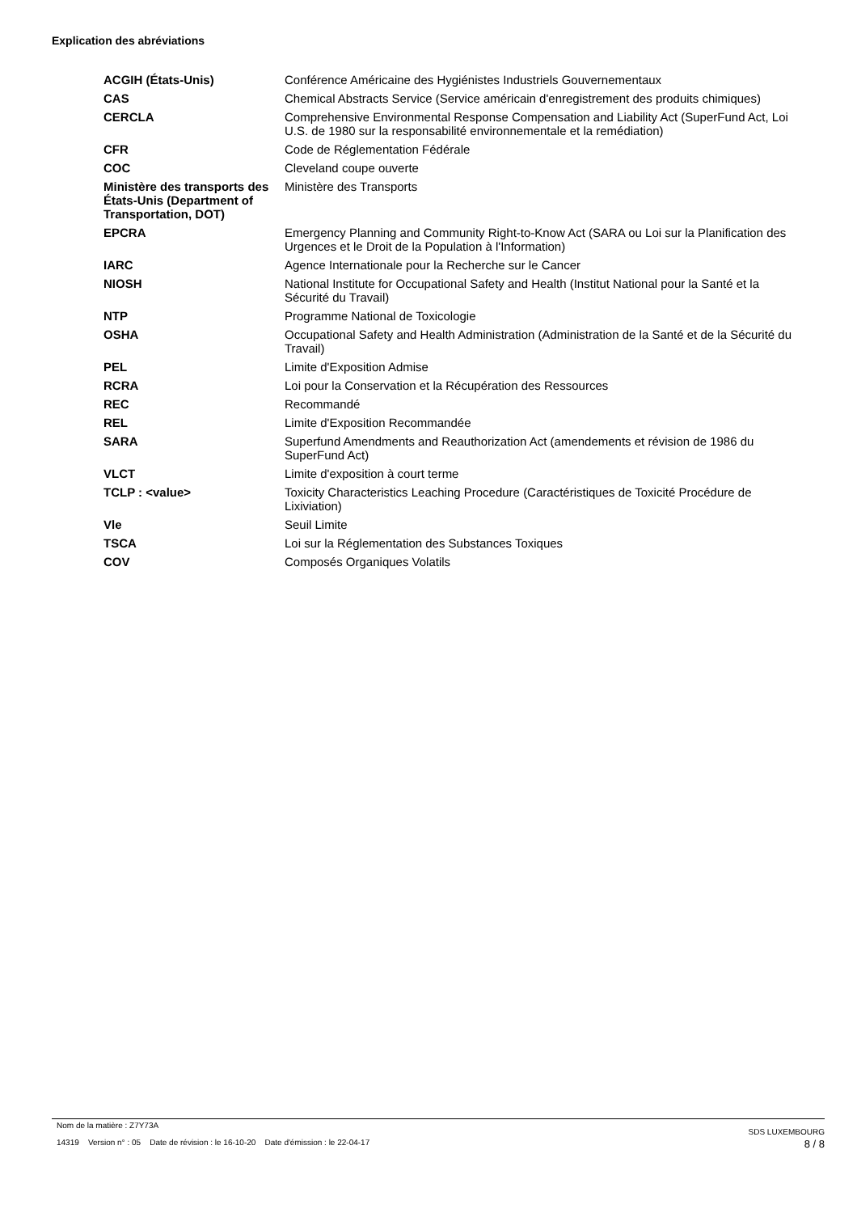Explication des abréviations
| ACGIH (États-Unis) | Conférence Américaine des Hygiénistes Industriels Gouvernementaux |
| CAS | Chemical Abstracts Service (Service américain d'enregistrement des produits chimiques) |
| CERCLA | Comprehensive Environmental Response Compensation and Liability Act (SuperFund Act, Loi U.S. de 1980 sur la responsabilité environnementale et la remédiation) |
| CFR | Code de Réglementation Fédérale |
| COC | Cleveland coupe ouverte |
| Ministère des transports des États-Unis (Department of Transportation, DOT) | Ministère des Transports |
| EPCRA | Emergency Planning and Community Right-to-Know Act (SARA ou Loi sur la Planification des Urgences et le Droit de la Population à l'Information) |
| IARC | Agence Internationale pour la Recherche sur le Cancer |
| NIOSH | National Institute for Occupational Safety and Health (Institut National pour la Santé et la Sécurité du Travail) |
| NTP | Programme National de Toxicologie |
| OSHA | Occupational Safety and Health Administration (Administration de la Santé et de la Sécurité du Travail) |
| PEL | Limite d'Exposition Admise |
| RCRA | Loi pour la Conservation et la Récupération des Ressources |
| REC | Recommandé |
| REL | Limite d'Exposition Recommandée |
| SARA | Superfund Amendments and Reauthorization Act (amendements et révision de 1986 du SuperFund Act) |
| VLCT | Limite d'exposition à court terme |
| TCLP : <value> | Toxicity Characteristics Leaching Procedure (Caractéristiques de Toxicité Procédure de Lixiviation) |
| Vle | Seuil Limite |
| TSCA | Loi sur la Réglementation des Substances Toxiques |
| COV | Composés Organiques Volatils |
Nom de la matière : Z7Y73A
14319 Version n° : 05 Date de révision : le 16-10-20 Date d'émission : le 22-04-17
SDS LUXEMBOURG
8 / 8